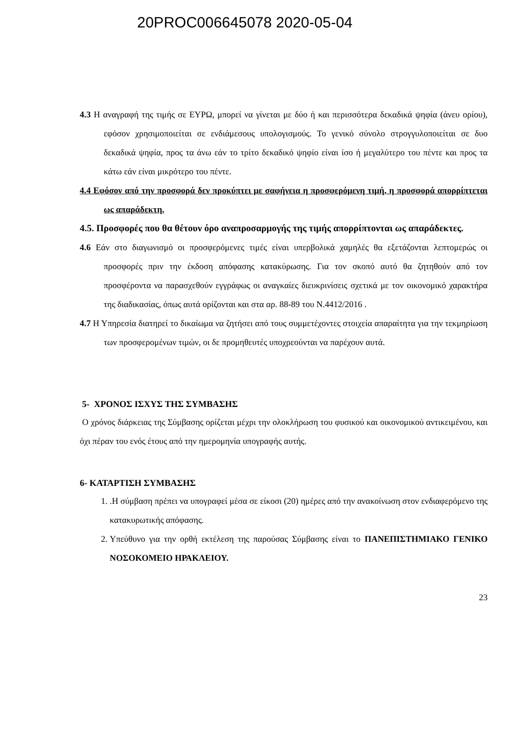20PROC006645078 2020-05-04
4.3 Η αναγραφή της τιμής σε ΕΥΡΩ, μπορεί να γίνεται με δύο ή και περισσότερα δεκαδικά ψηφία (άνευ ορίου), εφόσον χρησιμοποιείται σε ενδιάμεσους υπολογισμούς. Το γενικό σύνολο στρογγυλοποιείται σε δυο δεκαδικά ψηφία, προς τα άνω εάν το τρίτο δεκαδικό ψηφίο είναι ίσο ή μεγαλύτερο του πέντε και προς τα κάτω εάν είναι μικρότερο του πέντε.
4.4 Εφόσον από την προσφορά δεν προκύπτει με σαφήνεια η προσφερόμενη τιμή, η προσφορά απορρίπτεται ως απαράδεκτη.
4.5. Προσφορές που θα θέτουν όρο αναπροσαρμογής της τιμής απορρίπτονται ως απαράδεκτες.
4.6 Εάν στο διαγωνισμό οι προσφερόμενες τιμές είναι υπερβολικά χαμηλές θα εξετάζονται λεπτομερώς οι προσφορές πριν την έκδοση απόφασης κατακύρωσης. Για τον σκοπό αυτό θα ζητηθούν από τον προσφέροντα να παρασχεθούν εγγράφως οι αναγκαίες διευκρινίσεις σχετικά με τον οικονομικό χαρακτήρα της διαδικασίας, όπως αυτά ορίζονται και στα αρ. 88-89 του Ν.4412/2016 .
4.7 Η Υπηρεσία διατηρεί το δικαίωμα να ζητήσει από τους συμμετέχοντες στοιχεία απαραίτητα για την τεκμηρίωση των προσφερομένων τιμών, οι δε προμηθευτές υποχρεούνται να παρέχουν αυτά.
5- ΧΡΟΝΟΣ ΙΣΧΥΣ ΤΗΣ ΣΥΜΒΑΣΗΣ
Ο χρόνος διάρκειας της Σύμβασης ορίζεται μέχρι την ολοκλήρωση του φυσικού και οικονομικού αντικειμένου, και όχι πέραν του ενός έτους από την ημερομηνία υπογραφής αυτής.
6- ΚΑΤΑΡΤΙΣΗ ΣΥΜΒΑΣΗΣ
1. .Η σύμβαση πρέπει να υπογραφεί μέσα σε είκοσι (20) ημέρες από την ανακοίνωση στον ενδιαφερόμενο της κατακυρωτικής απόφασης.
2. Υπεύθυνο για την ορθή εκτέλεση της παρούσας Σύμβασης είναι το ΠΑΝΕΠΙΣΤΗΜΙΑΚΟ ΓΕΝΙΚΟ ΝΟΣΟΚΟΜΕΙΟ ΗΡΑΚΛΕΙΟΥ.
23